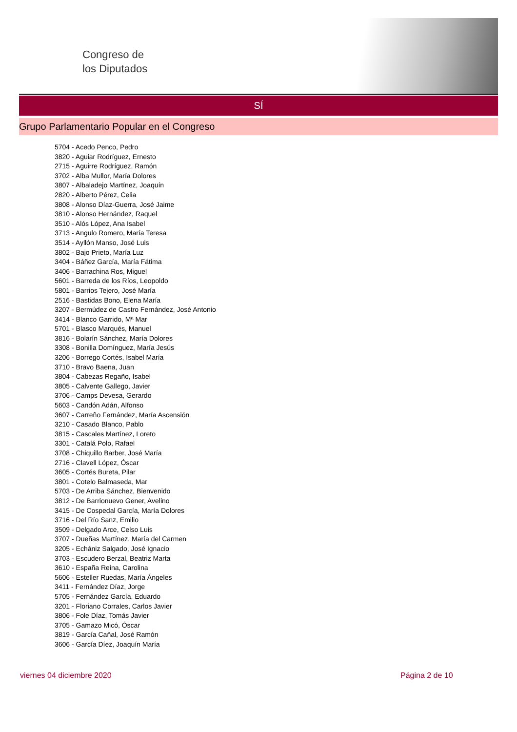Congreso de
los Diputados
SÍ
Grupo Parlamentario Popular en el Congreso
5704 - Acedo Penco, Pedro
3820 - Aguiar Rodríguez, Ernesto
2715 - Aguirre Rodríguez, Ramón
3702 - Alba Mullor, María Dolores
3807 - Albaladejo Martínez, Joaquín
2820 - Alberto Pérez, Celia
3808 - Alonso Díaz-Guerra, José Jaime
3810 - Alonso Hernández, Raquel
3510 - Alós López, Ana Isabel
3713 - Angulo Romero, María Teresa
3514 - Ayllón Manso, José Luis
3802 - Bajo Prieto, María Luz
3404 - Báñez García, María Fátima
3406 - Barrachina Ros, Miguel
5601 - Barreda de los Ríos, Leopoldo
5801 - Barrios Tejero, José María
2516 - Bastidas Bono, Elena María
3207 - Bermúdez de Castro Fernández, José Antonio
3414 - Blanco Garrido, Mª Mar
5701 - Blasco Marqués, Manuel
3816 - Bolarín Sánchez, María Dolores
3308 - Bonilla Domínguez, María Jesús
3206 - Borrego Cortés, Isabel María
3710 - Bravo Baena, Juan
3804 - Cabezas Regaño, Isabel
3805 - Calvente Gallego, Javier
3706 - Camps Devesa, Gerardo
5603 - Candón Adán, Alfonso
3607 - Carreño Fernández, María Ascensión
3210 - Casado Blanco, Pablo
3815 - Cascales Martínez, Loreto
3301 - Catalá Polo, Rafael
3708 - Chiquillo Barber, José María
2716 - Clavell López, Óscar
3605 - Cortés Bureta, Pilar
3801 - Cotelo Balmaseda, Mar
5703 - De Arriba Sánchez, Bienvenido
3812 - De Barrionuevo Gener, Avelino
3415 - De Cospedal García, María Dolores
3716 - Del Río Sanz, Emilio
3509 - Delgado Arce, Celso Luis
3707 - Dueñas Martínez, María del Carmen
3205 - Echániz Salgado, José Ignacio
3703 - Escudero Berzal, Beatriz Marta
3610 - España Reina, Carolina
5606 - Esteller Ruedas, María Ángeles
3411 - Fernández Díaz, Jorge
5705 - Fernández García, Eduardo
3201 - Floriano Corrales, Carlos Javier
3806 - Fole Díaz, Tomás Javier
3705 - Gamazo Micó, Óscar
3819 - García Cañal, José Ramón
3606 - García Díez, Joaquín María
viernes 04 diciembre 2020 Página 2 de 10